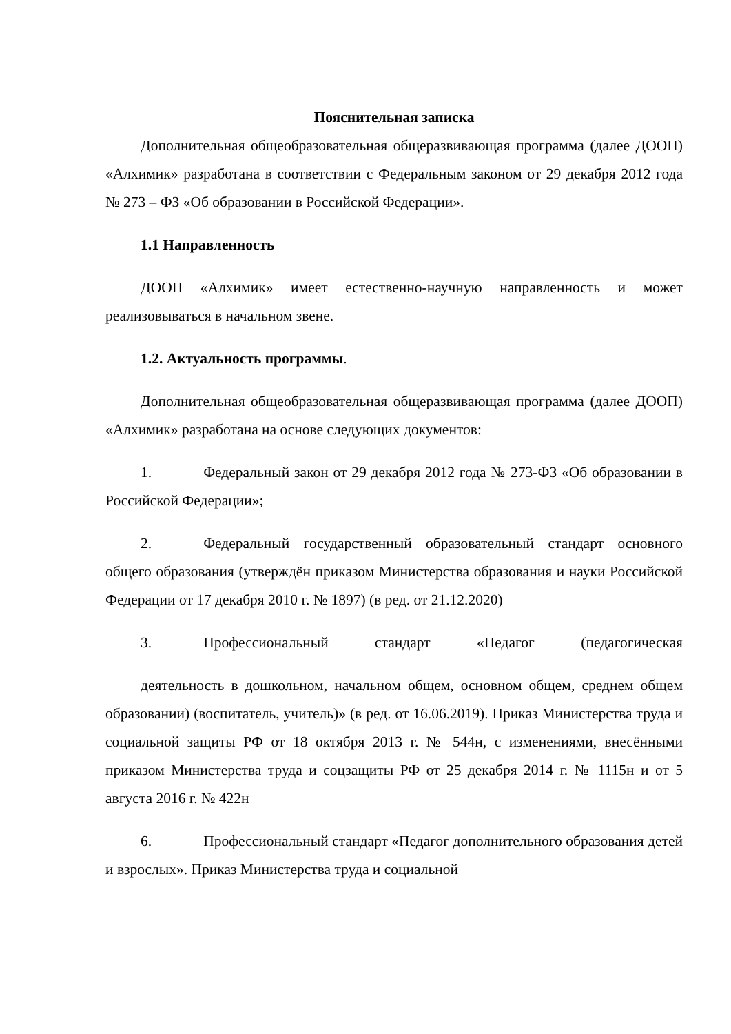Пояснительная записка
Дополнительная общеобразовательная общеразвивающая программа (далее ДООП) «Алхимик» разработана в соответствии с Федеральным законом от 29 декабря 2012 года № 273 – ФЗ «Об образовании в Российской Федерации».
1.1 Направленность
ДООП «Алхимик» имеет естественно-научную направленность и может реализовываться в начальном звене.
1.2. Актуальность программы.
Дополнительная общеобразовательная общеразвивающая программа (далее ДООП) «Алхимик» разработана на основе следующих документов:
1. Федеральный закон от 29 декабря 2012 года № 273-ФЗ «Об образовании в Российской Федерации»;
2. Федеральный государственный образовательный стандарт основного общего образования (утверждён приказом Министерства образования и науки Российской Федерации от 17 декабря 2010 г. № 1897) (в ред. от 21.12.2020)
3. Профессиональный стандарт «Педагог (педагогическая
деятельность в дошкольном, начальном общем, основном общем, среднем общем образовании) (воспитатель, учитель)» (в ред. от 16.06.2019). Приказ Министерства труда и социальной защиты РФ от 18 октября 2013 г. № 544н, с изменениями, внесёнными приказом Министерства труда и соцзащиты РФ от 25 декабря 2014 г. № 1115н и от 5 августа 2016 г. № 422н
6. Профессиональный стандарт «Педагог дополнительного образования детей и взрослых». Приказ Министерства труда и социальной